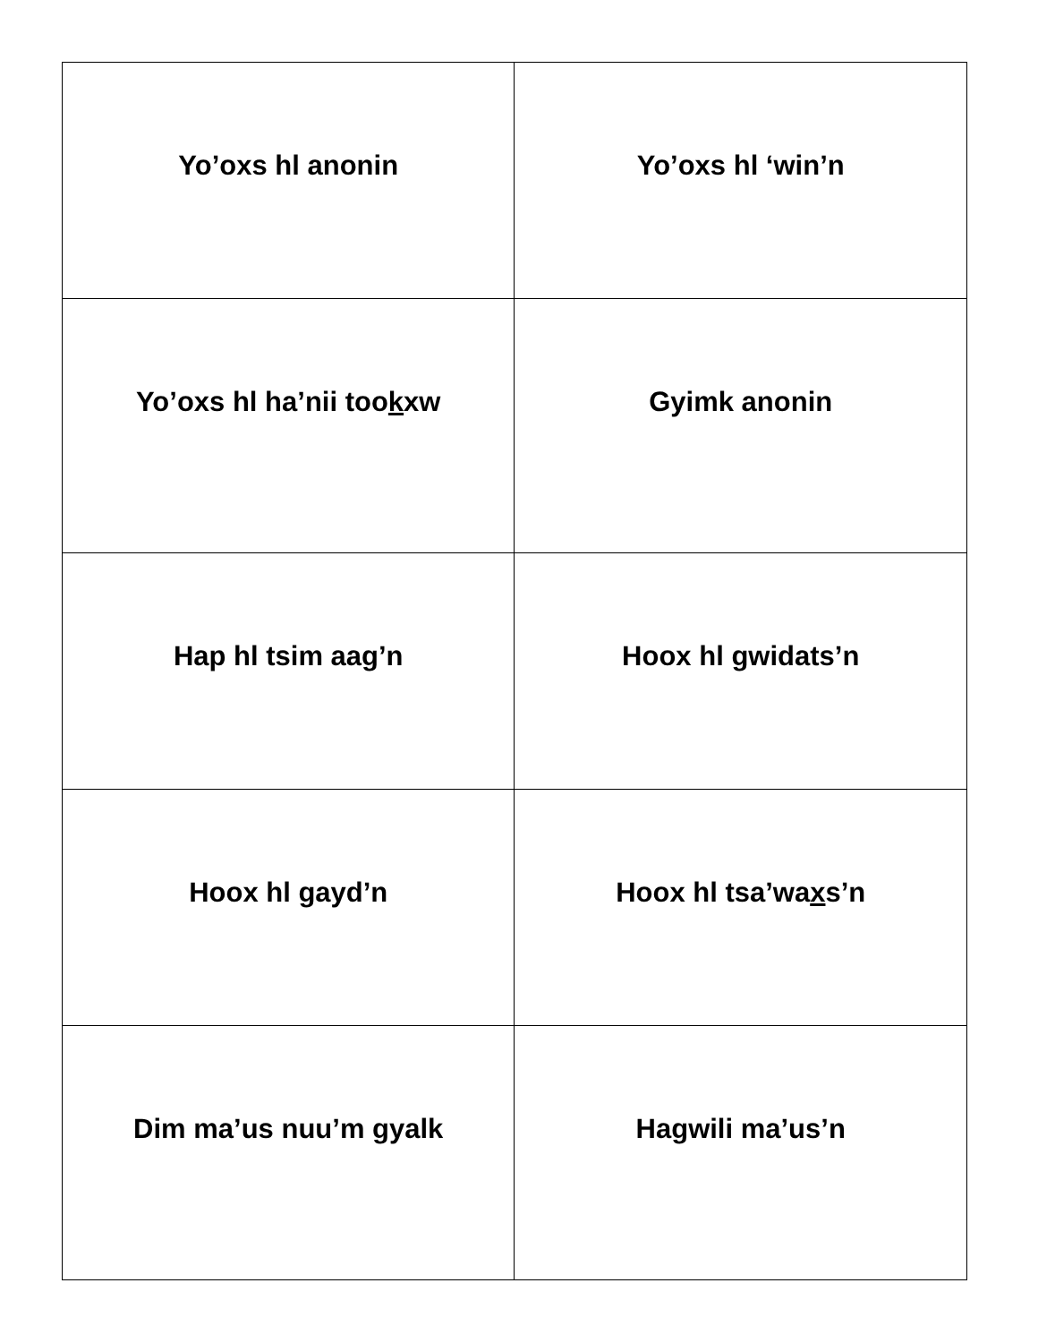| Yo’oxs hl anonin | Yo’oxs hl ‘win’n |
| Yo’oxs hl ha’nii too k xw | Gyimk anonin |
| Hap hl tsim aag’n | Hoox hl gwidats’n |
| Hoox hl g ayd’n | Hoox hl tsa’wa x s’n |
| Dim ma’us nuu’m gyalk | Hagwili ma’us’n |